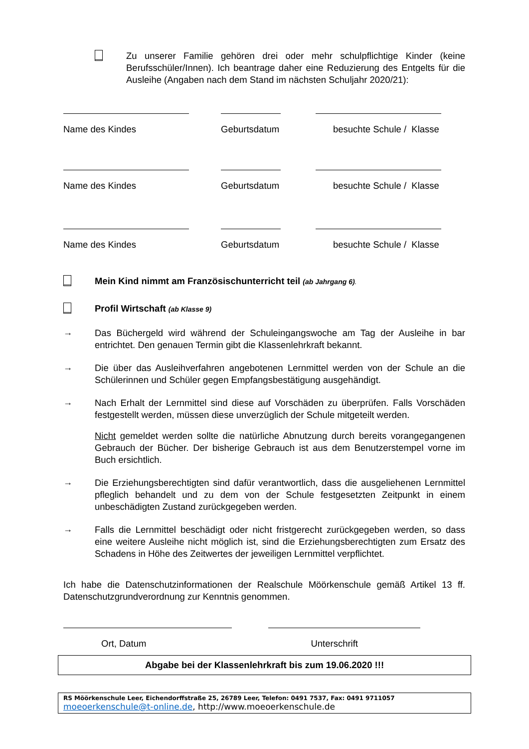Zu unserer Familie gehören drei oder mehr schulpflichtige Kinder (keine Berufsschüler/Innen). Ich beantrage daher eine Reduzierung des Entgelts für die Ausleihe (Angaben nach dem Stand im nächsten Schuljahr 2020/21):
Name des Kindes Geburtsdatum besuchte Schule / Klasse
Name des Kindes Geburtsdatum besuchte Schule / Klasse
Name des Kindes Geburtsdatum besuchte Schule / Klasse
Mein Kind nimmt am Französischunterricht teil (ab Jahrgang 6).
Profil Wirtschaft (ab Klasse 9)
→
Das Büchergeld wird während der Schuleingangswoche am Tag der Ausleihe in bar entrichtet. Den genauen Termin gibt die Klassenlehrkraft bekannt.
→
Die über das Ausleihverfahren angebotenen Lernmittel werden von der Schule an die Schülerinnen und Schüler gegen Empfangsbestätigung ausgehändigt.
→
Nach Erhalt der Lernmittel sind diese auf Vorschäden zu überprüfen. Falls Vorschäden festgestellt werden, müssen diese unverzüglich der Schule mitgeteilt werden.
Nicht gemeldet werden sollte die natürliche Abnutzung durch bereits vorangegangenen Gebrauch der Bücher. Der bisherige Gebrauch ist aus dem Benutzerstempel vorne im Buch ersichtlich.
→
Die Erziehungsberechtigten sind dafür verantwortlich, dass die ausgeliehenen Lernmittel pfleglich behandelt und zu dem von der Schule festgesetzten Zeitpunkt in einem unbeschädigten Zustand zurückgegeben werden.
→
Falls die Lernmittel beschädigt oder nicht fristgerecht zurückgegeben werden, so dass eine weitere Ausleihe nicht möglich ist, sind die Erziehungsberechtigten zum Ersatz des Schadens in Höhe des Zeitwertes der jeweiligen Lernmittel verpflichtet.
Ich habe die Datenschutzinformationen der Realschule Möörkenschule gemäß Artikel 13 ff. Datenschutzgrundverordnung zur Kenntnis genommen.
Ort, Datum Unterschrift
Abgabe bei der Klassenlehrkraft bis zum 19.06.2020 !!!
RS Möörkenschule Leer, Eichendorffstraße 25, 26789 Leer, Telefon: 0491 7537, Fax: 0491 9711057
moeoerkenschule@t-online.de, http://www.moeoerkenschule.de